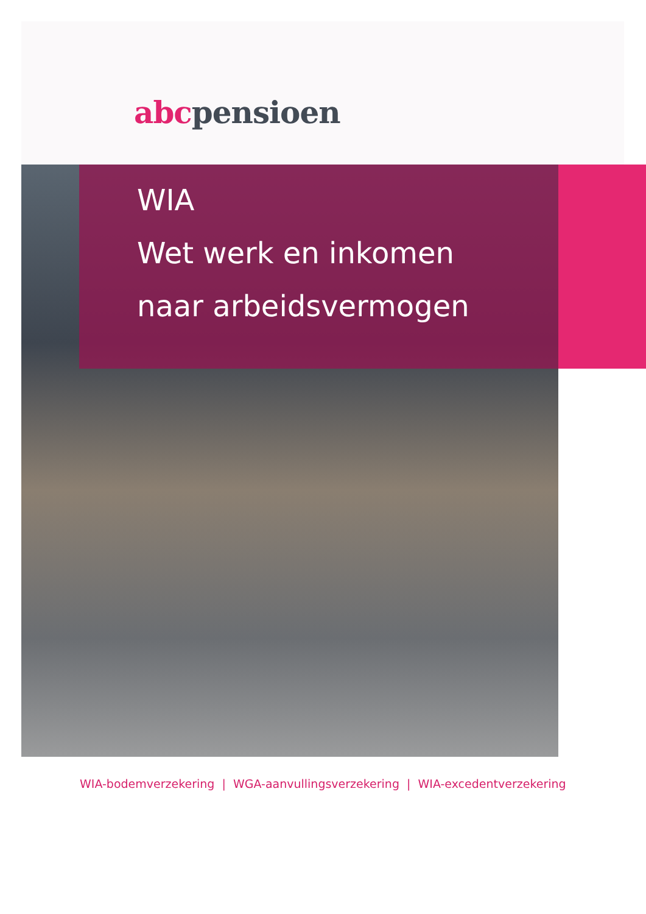abc pensioen
WIA
Wet werk en inkomen
naar arbeidsvermogen
WIA-bodemverzekering | WGA-aanvullingsverzekering | WIA-excedentverzekering